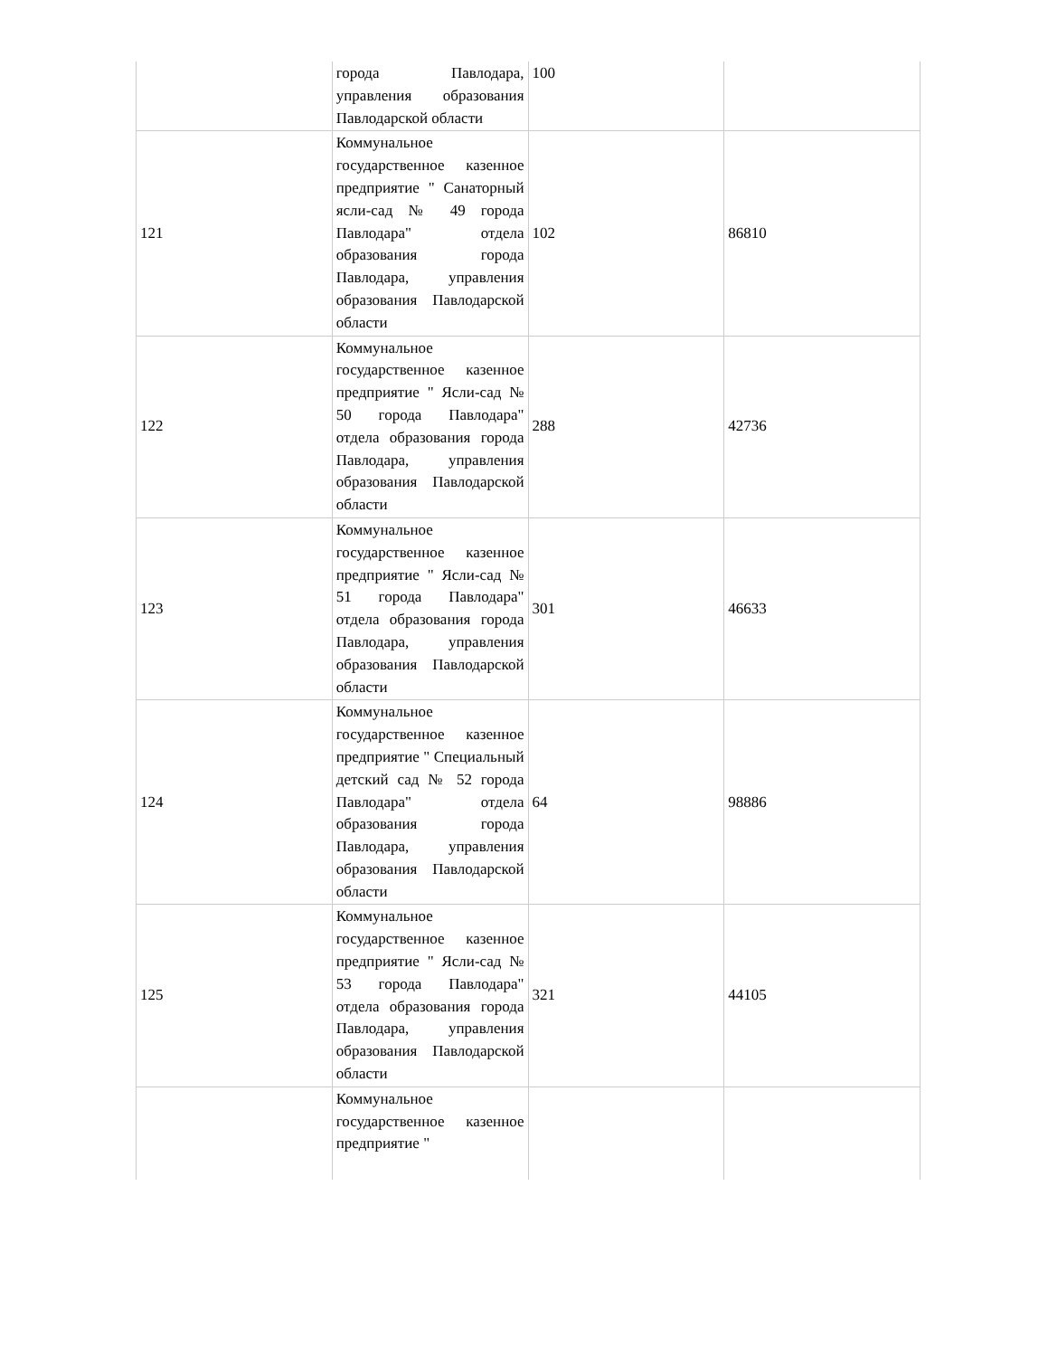| | города Павлодара, управления образования Павлодарской области | 100 | |
| 121 | Коммунальное государственное казенное предприятие " Санаторный ясли-сад № 49 города Павлодара" отдела образования города Павлодара, управления образования Павлодарской области | 102 | 86810 |
| 122 | Коммунальное государственное казенное предприятие " Ясли-сад № 50 города Павлодара" отдела образования города Павлодара, управления образования Павлодарской области | 288 | 42736 |
| 123 | Коммунальное государственное казенное предприятие " Ясли-сад № 51 города Павлодара" отдела образования города Павлодара, управления образования Павлодарской области | 301 | 46633 |
| 124 | Коммунальное государственное казенное предприятие " Специальный детский сад № 52 города Павлодара" отдела образования города Павлодара, управления образования Павлодарской области | 64 | 98886 |
| 125 | Коммунальное государственное казенное предприятие " Ясли-сад № 53 города Павлодара" отдела образования города Павлодара, управления образования Павлодарской области | 321 | 44105 |
| | Коммунальное государственное казенное предприятие " | | |